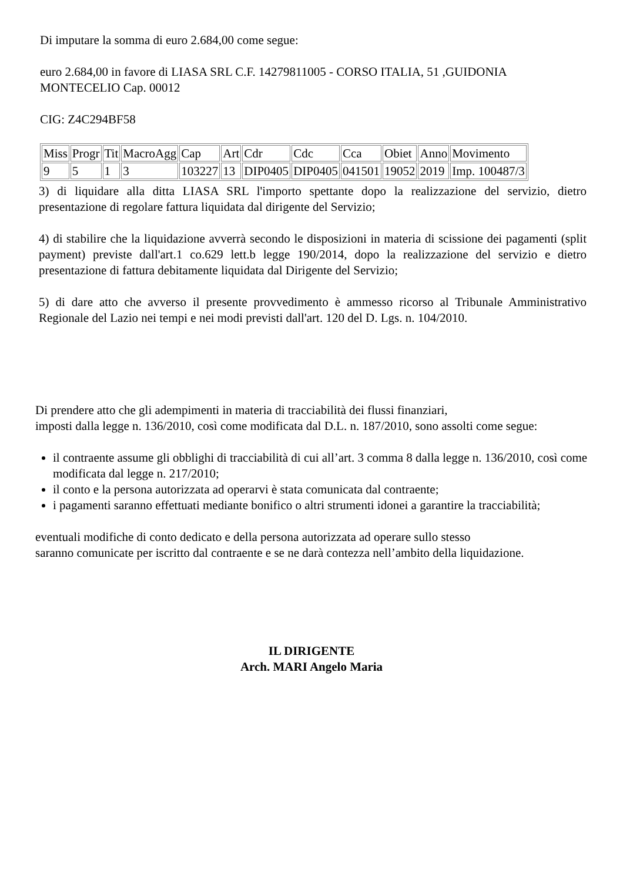Di imputare la somma di euro 2.684,00 come segue:
euro 2.684,00 in favore di LIASA SRL C.F. 14279811005 - CORSO ITALIA, 51 ,GUIDONIA MONTECELIO Cap. 00012
CIG: Z4C294BF58
| Miss | Progr | Tit | MacroAgg | Cap | Art | Cdr | Cdc | Cca | Obiet | Anno | Movimento |
| 9 | 5 | 1 | 3 | 103227 | 13 | DIP0405 | DIP0405 | 041501 | 19052 | 2019 | Imp. 100487/3 |
3) di liquidare alla ditta LIASA SRL l'importo spettante dopo la realizzazione del servizio, dietro presentazione di regolare fattura liquidata dal dirigente del Servizio;
4) di stabilire che la liquidazione avverrà secondo le disposizioni in materia di scissione dei pagamenti (split payment) previste dall'art.1 co.629 lett.b legge 190/2014, dopo la realizzazione del servizio e dietro presentazione di fattura debitamente liquidata dal Dirigente del Servizio;
5) di dare atto che avverso il presente provvedimento è ammesso ricorso al Tribunale Amministrativo Regionale del Lazio nei tempi e nei modi previsti dall'art. 120 del D. Lgs. n. 104/2010.
Di prendere atto che gli adempimenti in materia di tracciabilità dei flussi finanziari,
imposti dalla legge n. 136/2010, così come modificata dal D.L. n. 187/2010, sono assolti come segue:
il contraente assume gli obblighi di tracciabilità di cui all’art. 3 comma 8 dalla legge n. 136/2010, così come modificata dal legge n. 217/2010;
il conto e la persona autorizzata ad operarvi è stata comunicata dal contraente;
i pagamenti saranno effettuati mediante bonifico o altri strumenti idonei a garantire la tracciabilità;
eventuali modifiche di conto dedicato e della persona autorizzata ad operare sullo stesso
saranno comunicate per iscritto dal contraente e se ne darà contezza nell’ambito della liquidazione.
IL DIRIGENTE
Arch. MARI Angelo Maria